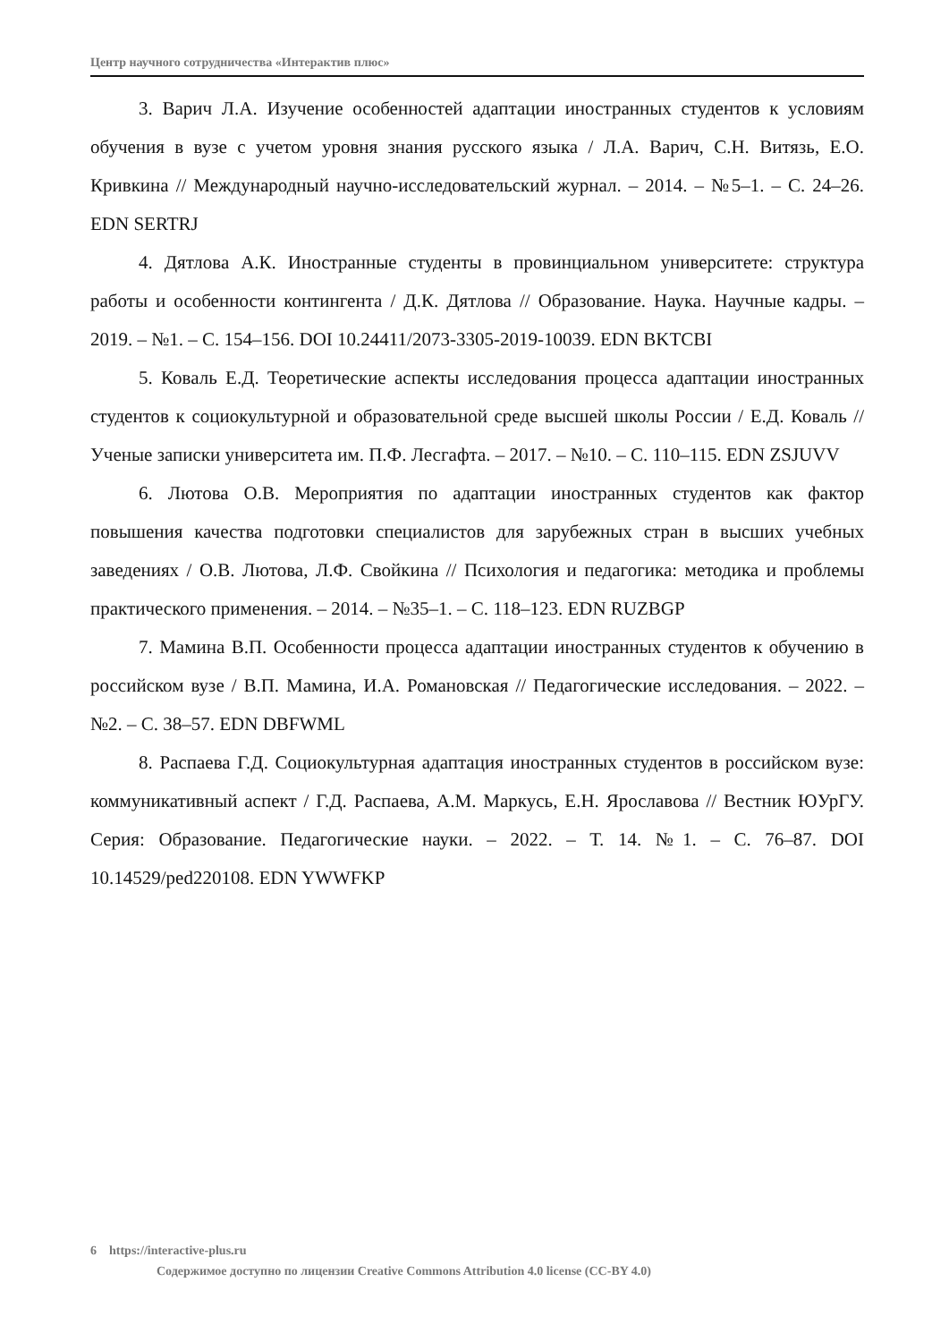Центр научного сотрудничества «Интерактив плюс»
3. Варич Л.А. Изучение особенностей адаптации иностранных студентов к условиям обучения в вузе с учетом уровня знания русского языка / Л.А. Варич, С.Н. Витязь, Е.О. Кривкина // Международный научно-исследовательский журнал. – 2014. – №5–1. – С. 24–26. EDN SERTRJ
4. Дятлова А.К. Иностранные студенты в провинциальном университете: структура работы и особенности контингента / Д.К. Дятлова // Образование. Наука. Научные кадры. – 2019. – №1. – С. 154–156. DOI 10.24411/2073-3305-2019-10039. EDN BKTCBI
5. Коваль Е.Д. Теоретические аспекты исследования процесса адаптации иностранных студентов к социокультурной и образовательной среде высшей школы России / Е.Д. Коваль // Ученые записки университета им. П.Ф. Лесгафта. – 2017. – №10. – С. 110–115. EDN ZSJUVV
6. Лютова О.В. Мероприятия по адаптации иностранных студентов как фактор повышения качества подготовки специалистов для зарубежных стран в высших учебных заведениях / О.В. Лютова, Л.Ф. Свойкина // Психология и педагогика: методика и проблемы практического применения. – 2014. – №35–1. – С. 118–123. EDN RUZBGP
7. Мамина В.П. Особенности процесса адаптации иностранных студентов к обучению в российском вузе / В.П. Мамина, И.А. Романовская // Педагогические исследования. – 2022. – №2. – С. 38–57. EDN DBFWML
8. Распаева Г.Д. Социокультурная адаптация иностранных студентов в российском вузе: коммуникативный аспект / Г.Д. Распаева, А.М. Маркусь, Е.Н. Ярославова // Вестник ЮУрГУ. Серия: Образование. Педагогические науки. – 2022. – Т. 14. №1. – С. 76–87. DOI 10.14529/ped220108. EDN YWWFKP
6 https://interactive-plus.ru
Содержимое доступно по лицензии Creative Commons Attribution 4.0 license (CC-BY 4.0)